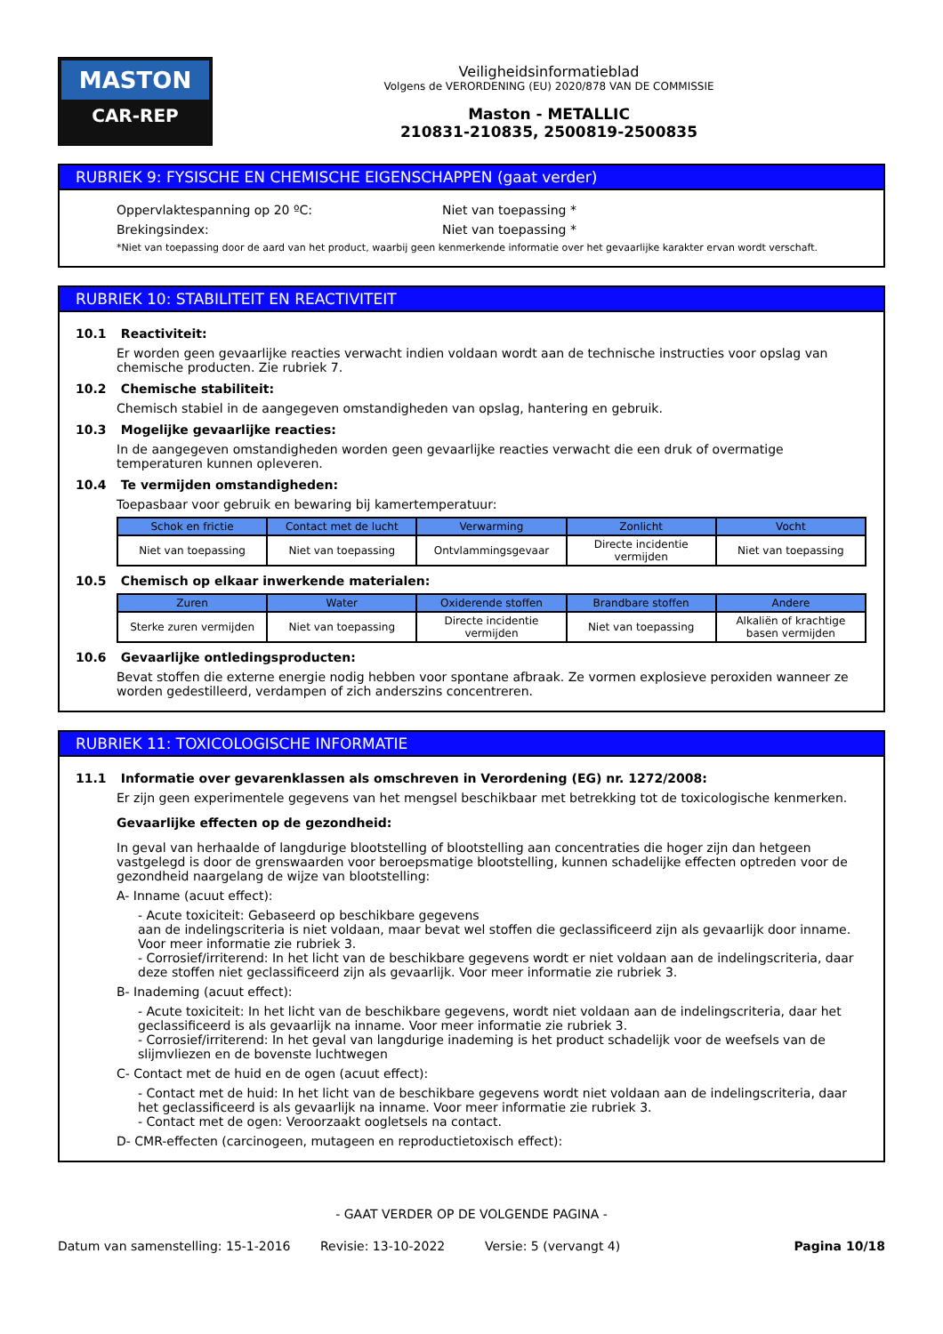MASTON
CAR-REP
Veiligheidsinformatieblad
Volgens de VERORDENING (EU) 2020/878 VAN DE COMMISSIE
Maston - METALLIC
210831-210835, 2500819-2500835
RUBRIEK 9: FYSISCHE EN CHEMISCHE EIGENSCHAPPEN (gaat verder)
Oppervlaktespanning op 20 ºC: Niet van toepassing *
Brekingsindex: Niet van toepassing *
*Niet van toepassing door de aard van het product, waarbij geen kenmerkende informatie over het gevaarlijke karakter ervan wordt verschaft.
RUBRIEK 10: STABILITEIT EN REACTIVITEIT
10.1 Reactiviteit:
Er worden geen gevaarlijke reacties verwacht indien voldaan wordt aan de technische instructies voor opslag van chemische producten. Zie rubriek 7.
10.2 Chemische stabiliteit:
Chemisch stabiel in de aangegeven omstandigheden van opslag, hantering en gebruik.
10.3 Mogelijke gevaarlijke reacties:
In de aangegeven omstandigheden worden geen gevaarlijke reacties verwacht die een druk of overmatige temperaturen kunnen opleveren.
10.4 Te vermijden omstandigheden:
Toepasbaar voor gebruik en bewaring bij kamertemperatuur:
| Schok en frictie | Contact met de lucht | Verwarming | Zonlicht | Vocht |
| --- | --- | --- | --- | --- |
| Niet van toepassing | Niet van toepassing | Ontvlammingsgevaar | Directe incidentie vermijden | Niet van toepassing |
10.5 Chemisch op elkaar inwerkende materialen:
| Zuren | Water | Oxiderende stoffen | Brandbare stoffen | Andere |
| --- | --- | --- | --- | --- |
| Sterke zuren vermijden | Niet van toepassing | Directe incidentie vermijden | Niet van toepassing | Alkaliën of krachtige basen vermijden |
10.6 Gevaarlijke ontledingsproducten:
Bevat stoffen die externe energie nodig hebben voor spontane afbraak. Ze vormen explosieve peroxiden wanneer ze worden gedestilleerd, verdampen of zich anderszins concentreren.
RUBRIEK 11: TOXICOLOGISCHE INFORMATIE
11.1 Informatie over gevarenklassen als omschreven in Verordening (EG) nr. 1272/2008:
Er zijn geen experimentele gegevens van het mengsel beschikbaar met betrekking tot de toxicologische kenmerken.
Gevaarlijke effecten op de gezondheid:
In geval van herhaalde of langdurige blootstelling of blootstelling aan concentraties die hoger zijn dan hetgeen vastgelegd is door de grenswaarden voor beroepsmatige blootstelling, kunnen schadelijke effecten optreden voor de gezondheid naargelang de wijze van blootstelling:
A- Inname (acuut effect):
- Acute toxiciteit: Gebaseerd op beschikbare gegevens
aan de indelingscriteria is niet voldaan, maar bevat wel stoffen die geclassificeerd zijn als gevaarlijk door inname. Voor meer informatie zie rubriek 3.
- Corrosief/irriterend: In het licht van de beschikbare gegevens wordt er niet voldaan aan de indelingscriteria, daar deze stoffen niet geclassificeerd zijn als gevaarlijk. Voor meer informatie zie rubriek 3.
B- Inademing (acuut effect):
- Acute toxiciteit: In het licht van de beschikbare gegevens, wordt niet voldaan aan de indelingscriteria, daar het geclassificeerd is als gevaarlijk na inname. Voor meer informatie zie rubriek 3.
- Corrosief/irriterend: In het geval van langdurige inademing is het product schadelijk voor de weefsels van de slijmvliezen en de bovenste luchtwegen
C- Contact met de huid en de ogen (acuut effect):
- Contact met de huid: In het licht van de beschikbare gegevens wordt niet voldaan aan de indelingscriteria, daar het geclassificeerd is als gevaarlijk na inname. Voor meer informatie zie rubriek 3.
- Contact met de ogen: Veroorzaakt oogletsels na contact.
D- CMR-effecten (carcinogeen, mutageen en reproductietoxisch effect):
- GAAT VERDER OP DE VOLGENDE PAGINA -
Datum van samenstelling: 15-1-2016 Revisie: 13-10-2022 Versie: 5 (vervangt 4) Pagina 10/18